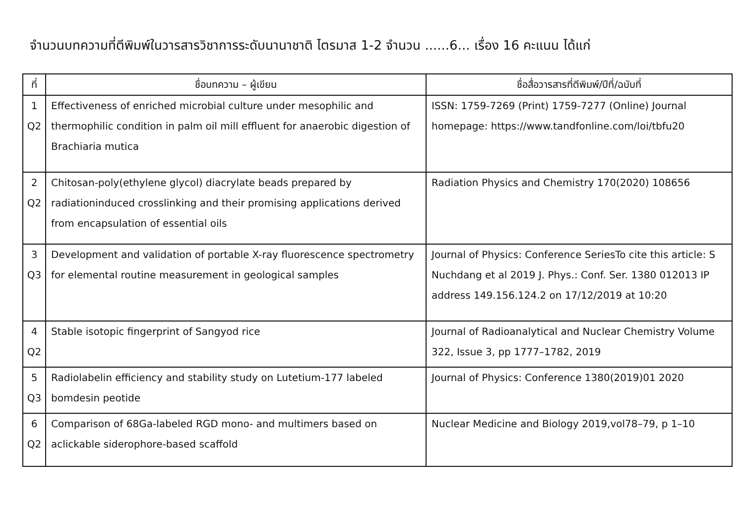จำนวนบทความที่ตีพิมพ์ในวารสารวิชาการระดับนานาชาติ ไตรมาส 1-2 จำนวน ......6... เรื่อง 16 คะแนน ได้แก่
| ที่ | ชื่อบทความ – ผู้เขียน | ชื่อสื่อวารสารที่ตีพิมพ์/ปีที่/ฉบับที่ |
| --- | --- | --- |
| 1 Q2 | Effectiveness of enriched microbial culture under mesophilic and thermophilic condition in palm oil mill effluent for anaerobic digestion of Brachiaria mutica | ISSN: 1759-7269 (Print) 1759-7277 (Online) Journal homepage: https://www.tandfonline.com/loi/tbfu20 |
| 2 Q2 | Chitosan-poly(ethylene glycol) diacrylate beads prepared by radiationinduced crosslinking and their promising applications derived from encapsulation of essential oils | Radiation Physics and Chemistry 170(2020) 108656 |
| 3 Q3 | Development and validation of portable X-ray fluorescence spectrometry for elemental routine measurement in geological samples | Journal of Physics: Conference SeriesTo cite this article: S Nuchdang et al 2019 J. Phys.: Conf. Ser. 1380 012013 IP address 149.156.124.2 on 17/12/2019 at 10:20 |
| 4 Q2 | Stable isotopic fingerprint of Sangyod rice | Journal of Radioanalytical and Nuclear Chemistry Volume 322, Issue 3, pp 1777–1782, 2019 |
| 5 Q3 | Radiolabelin efficiency and stability study on Lutetium-177 labeled bomdesin peotide | Journal of Physics: Conference 1380(2019)01 2020 |
| 6 Q2 | Comparison of 68Ga-labeled RGD mono- and multimers based on aclickable siderophore-based scaffold | Nuclear Medicine and Biology 2019,vol78–79, p 1–10 |